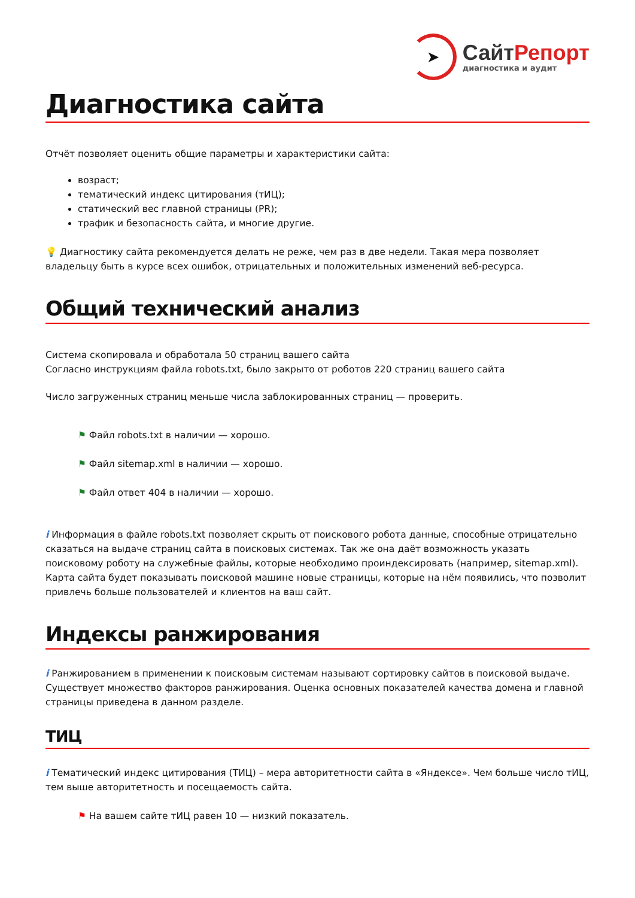➤
СайтРепорт
диагностика и аудит
Диагностика сайта
Отчёт позволяет оценить общие параметры и характеристики сайта:
возраст;
тематический индекс цитирования (тИЦ);
статический вес главной страницы (PR);
трафик и безопасность сайта, и многие другие.
💡 Диагностику сайта рекомендуется делать не реже, чем раз в две недели. Такая мера позволяет владельцу быть в курсе всех ошибок, отрицательных и положительных изменений веб-ресурса.
Общий технический анализ
Система скопировала и обработала 50 страниц вашего сайта
Согласно инструкциям файла robots.txt, было закрыто от роботов 220 страниц вашего сайта
Число загруженных страниц меньше числа заблокированных страниц — проверить.
⚑ Файл robots.txt в наличии — хорошо.
⚑ Файл sitemap.xml в наличии — хорошо.
⚑ Файл ответ 404 в наличии — хорошо.
i Информация в файле robots.txt позволяет скрыть от поискового робота данные, способные отрицательно сказаться на выдаче страниц сайта в поисковых системах. Так же она даёт возможность указать поисковому роботу на служебные файлы, которые необходимо проиндексировать (например, sitemap.xml). Карта сайта будет показывать поисковой машине новые страницы, которые на нём появились, что позволит привлечь больше пользователей и клиентов на ваш сайт.
Индексы ранжирования
i Ранжированием в применении к поисковым системам называют сортировку сайтов в поисковой выдаче. Существует множество факторов ранжирования. Оценка основных показателей качества домена и главной страницы приведена в данном разделе.
ТИЦ
i Тематический индекс цитирования (ТИЦ) – мера авторитетности сайта в «Яндексе». Чем больше число тИЦ, тем выше авторитетность и посещаемость сайта.
⚑ На вашем сайте тИЦ равен 10 — низкий показатель.